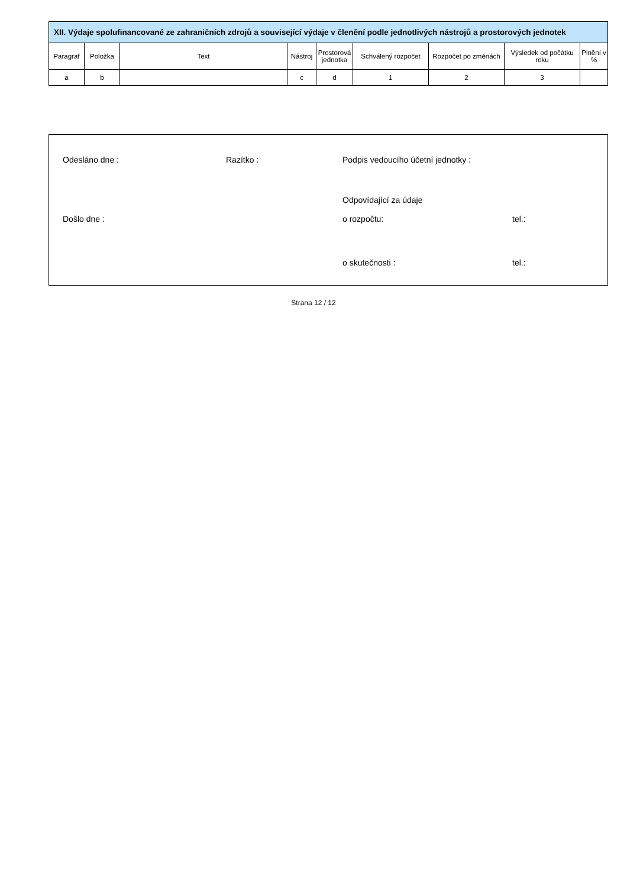| XII. Výdaje spolufinancované ze zahraničních zdrojů a související výdaje v členění podle jednotlivých nástrojů a prostorových jednotek | | | | | | | | |
| --- | --- | --- | --- | --- | --- | --- | --- | --- |
| Paragraf | Položka | Text | Nástroj | Prostorová jednotka | Schválený rozpočet | Rozpočet po změnách | Výsledek od počátku roku | Plnění v % |
| a | b | | c | d | 1 | 2 | 3 | |
Odesláno dne : Razítko : Podpis vedoucího účetní jednotky :
Odpovídající za údaje
Došlo dne : o rozpočtu: tel.:
o skutečnosti : tel.:
Strana 12 / 12